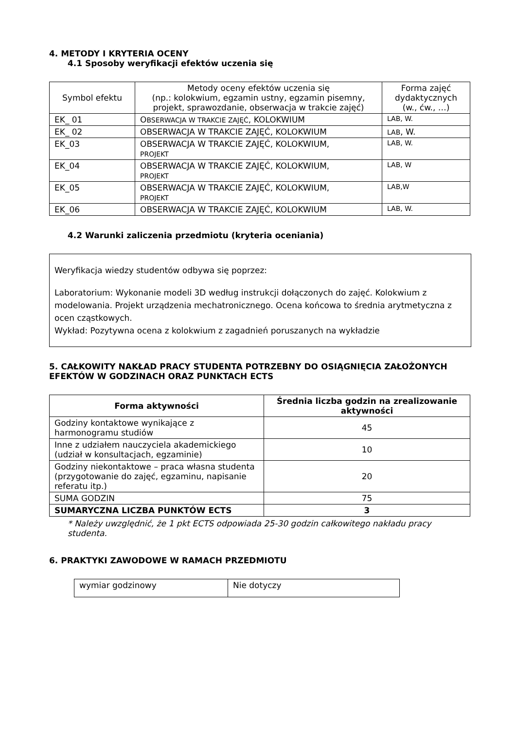4. METODY I KRYTERIA OCENY
4.1 Sposoby weryfikacji efektów uczenia się
| Symbol efektu | Metody oceny efektów uczenia się (np.: kolokwium, egzamin ustny, egzamin pisemny, projekt, sprawozdanie, obserwacja w trakcie zajęć) | Forma zajęć dydaktycznych (w., ćw., …) |
| --- | --- | --- |
| EK_ 01 | O BSERWACJA W TRAKCIE ZAJĘĆ , KOLOKWIUM | LAB, W. |
| EK_ 02 | OBSERWACJA W TRAKCIE ZAJĘĆ, KOLOKWIUM | LAB , W. |
| EK_03 | OBSERWACJA W TRAKCIE ZAJĘĆ, KOLOKWIUM, PROJEKT | LAB, W. |
| EK_04 | OBSERWACJA W TRAKCIE ZAJĘĆ, KOLOKWIUM, PROJEKT | LAB, W |
| EK_05 | OBSERWACJA W TRAKCIE ZAJĘĆ, KOLOKWIUM, PROJEKT | LAB,W |
| EK_06 | OBSERWACJA W TRAKCIE ZAJĘĆ, KOLOKWIUM | LAB, W. |
4.2 Warunki zaliczenia przedmiotu (kryteria oceniania)
Weryfikacja wiedzy studentów odbywa się poprzez:
Laboratorium: Wykonanie modeli 3D według instrukcji dołączonych do zajęć. Kolokwium z modelowania. Projekt urządzenia mechatronicznego. Ocena końcowa to średnia arytmetyczna z ocen cząstkowych.
Wykład: Pozytywna ocena z kolokwium z zagadnień poruszanych na wykładzie
5. CAŁKOWITY NAKŁAD PRACY STUDENTA POTRZEBNY DO OSIĄGNIĘCIA ZAŁOŻONYCH EFEKTÓW W GODZINACH ORAZ PUNKTACH ECTS
| Forma aktywności | Średnia liczba godzin na zrealizowanie aktywności |
| --- | --- |
| Godziny kontaktowe wynikające z harmonogramu studiów | 45 |
| Inne z udziałem nauczyciela akademickiego (udział w konsultacjach, egzaminie) | 10 |
| Godziny niekontaktowe – praca własna studenta (przygotowanie do zajęć, egzaminu, napisanie referatu itp.) | 20 |
| SUMA GODZIN | 75 |
| SUMARYCZNA LICZBA PUNKTÓW ECTS | 3 |
* Należy uwzględnić, że 1 pkt ECTS odpowiada 25-30 godzin całkowitego nakładu pracy studenta.
6. PRAKTYKI ZAWODOWE W RAMACH PRZEDMIOTU
| wymiar godzinowy | Nie dotyczy |